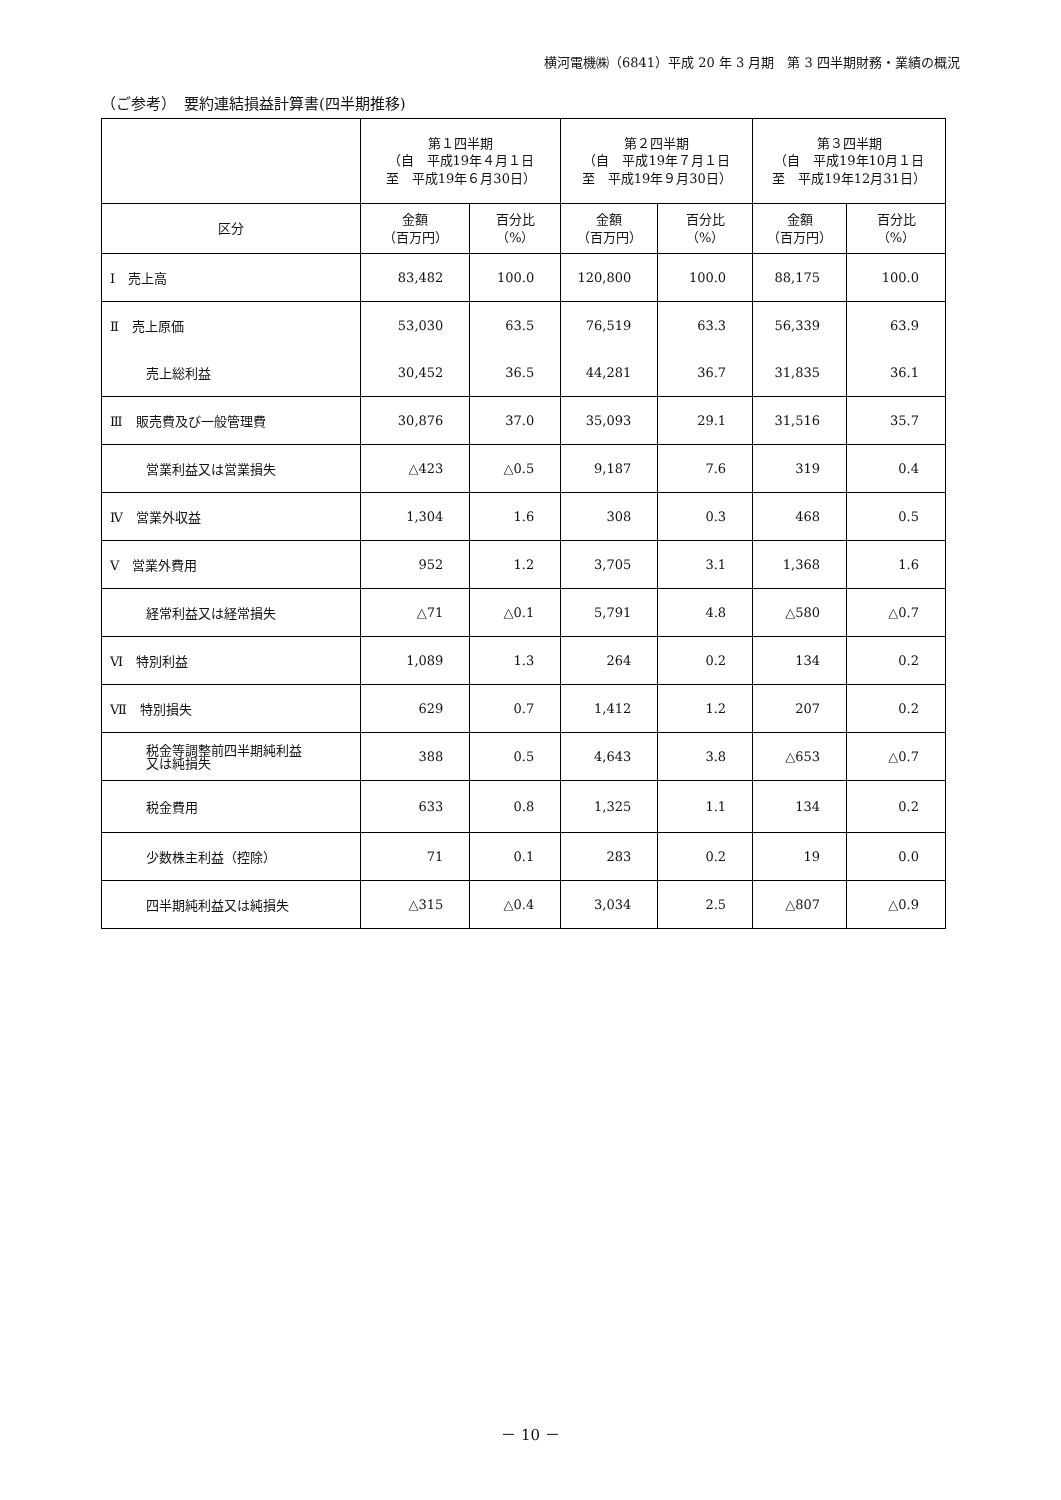横河電機㈱（6841）平成 20 年 3 月期　第 3 四半期財務・業績の概況
（ご参考）　要約連結損益計算書(四半期推移)
| | 第１四半期 （自 平成19年４月１日 至 平成19年６月30日） | | 第２四半期 （自 平成19年７月１日 至 平成19年９月30日） | | 第３四半期 （自 平成19年10月１日 至 平成19年12月31日） | |
| --- | --- | --- | --- | --- | --- | --- |
| 区分 | 金額 （百万円） | 百分比 （%） | 金額 （百万円） | 百分比 （%） | 金額 （百万円） | 百分比 （%） |
| Ⅰ 売上高 | 83,482 | 100.0 | 120,800 | 100.0 | 88,175 | 100.0 |
| Ⅱ 売上原価 | 53,030 | 63.5 | 76,519 | 63.3 | 56,339 | 63.9 |
| 売上総利益 | 30,452 | 36.5 | 44,281 | 36.7 | 31,835 | 36.1 |
| Ⅲ 販売費及び一般管理費 | 30,876 | 37.0 | 35,093 | 29.1 | 31,516 | 35.7 |
| 営業利益又は営業損失 | △423 | △0.5 | 9,187 | 7.6 | 319 | 0.4 |
| Ⅳ 営業外収益 | 1,304 | 1.6 | 308 | 0.3 | 468 | 0.5 |
| Ⅴ 営業外費用 | 952 | 1.2 | 3,705 | 3.1 | 1,368 | 1.6 |
| 経常利益又は経常損失 | △71 | △0.1 | 5,791 | 4.8 | △580 | △0.7 |
| Ⅵ 特別利益 | 1,089 | 1.3 | 264 | 0.2 | 134 | 0.2 |
| Ⅶ 特別損失 | 629 | 0.7 | 1,412 | 1.2 | 207 | 0.2 |
| 税金等調整前四半期純利益 又は純損失 | 388 | 0.5 | 4,643 | 3.8 | △653 | △0.7 |
| 税金費用 | 633 | 0.8 | 1,325 | 1.1 | 134 | 0.2 |
| 少数株主利益（控除） | 71 | 0.1 | 283 | 0.2 | 19 | 0.0 |
| 四半期純利益又は純損失 | △315 | △0.4 | 3,034 | 2.5 | △807 | △0.9 |
－ 10 －